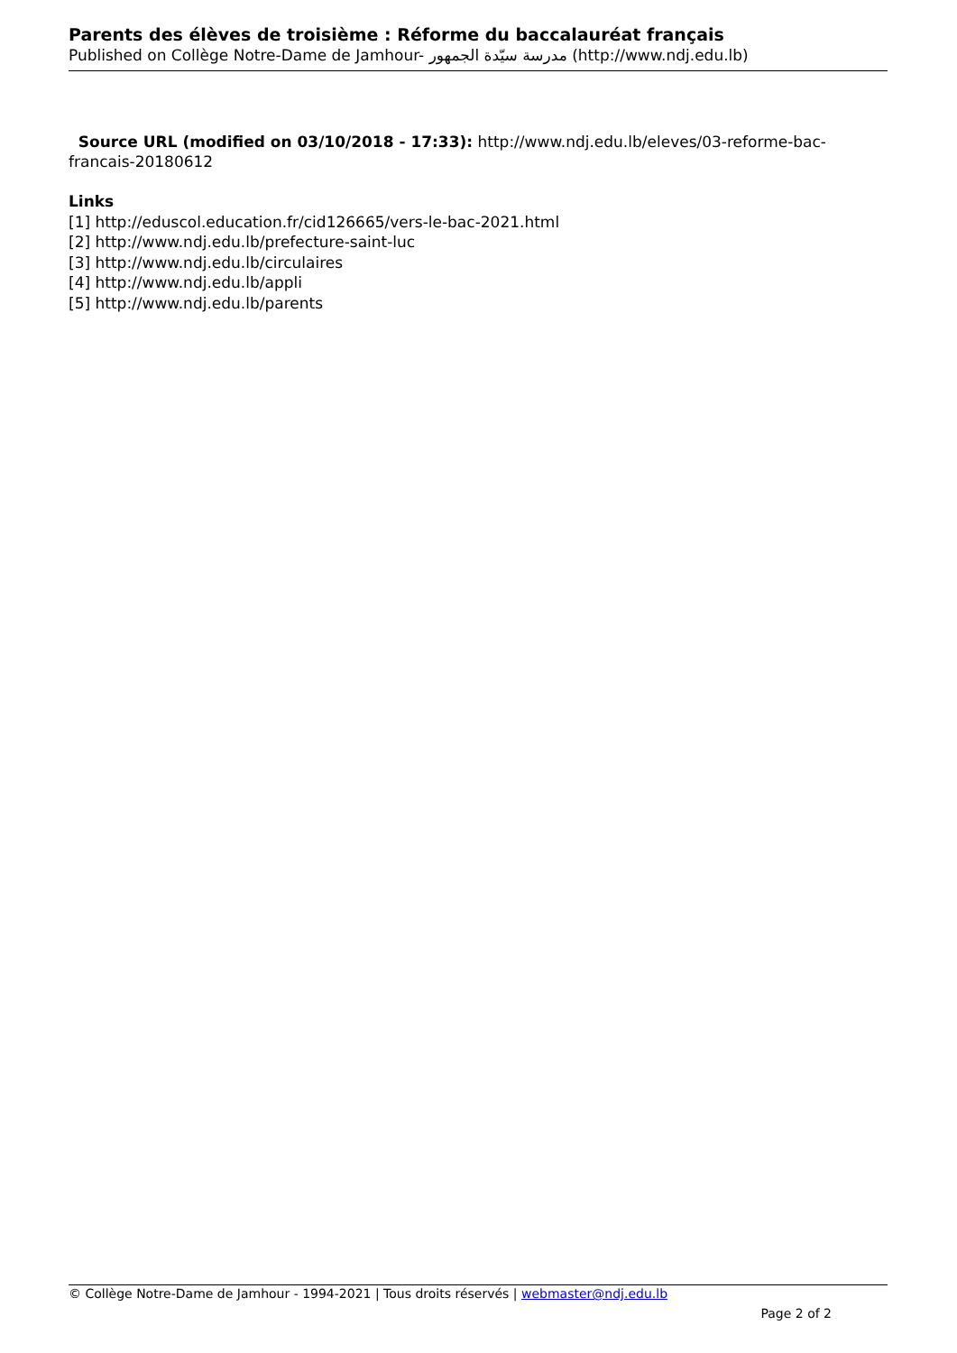Parents des élèves de troisième : Réforme du baccalauréat français
Published on Collège Notre-Dame de Jamhour- مدرسة سيّدة الجمهور (http://www.ndj.edu.lb)
Source URL (modified on 03/10/2018 - 17:33): http://www.ndj.edu.lb/eleves/03-reforme-bac-francais-20180612
Links
[1] http://eduscol.education.fr/cid126665/vers-le-bac-2021.html
[2] http://www.ndj.edu.lb/prefecture-saint-luc
[3] http://www.ndj.edu.lb/circulaires
[4] http://www.ndj.edu.lb/appli
[5] http://www.ndj.edu.lb/parents
© Collège Notre-Dame de Jamhour - 1994-2021 | Tous droits réservés | webmaster@ndj.edu.lb
Page 2 of 2